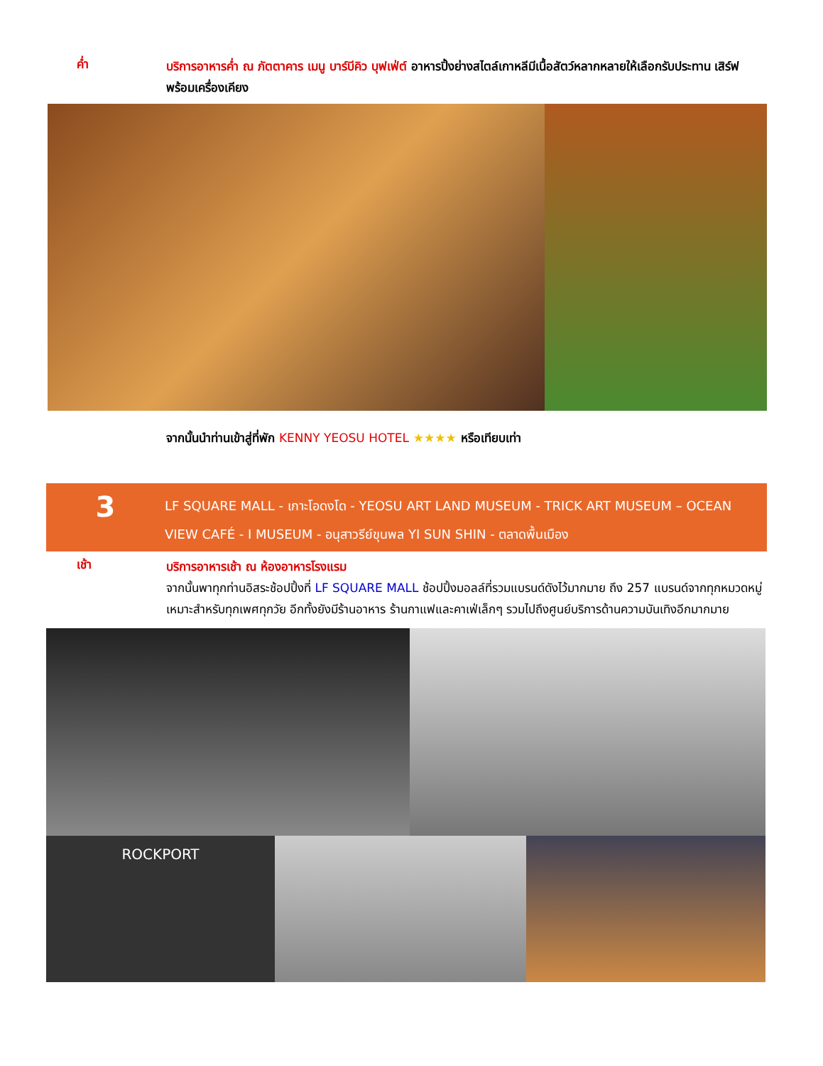ค่ำ
บริการอาหารค่ำ ณ ภัตตาคาร เมนู บาร์บีคิว บุฟเฟ่ต์ อาหารปิ้งย่างสไตล์เกาหลีมีเนื้อสัตว์หลากหลายให้เลือกรับประทาน เสิร์ฟพร้อมเครื่องเคียง
จากนั้นนำท่านเข้าสู่ที่พัก KENNY YEOSU HOTEL ★★★★ หรือเทียบเท่า
3
LF SQUARE MALL - เกาะโอดงโด - YEOSU ART LAND MUSEUM - TRICK ART MUSEUM – OCEAN VIEW CAFÉ - I MUSEUM - อนุสาวรีย์ขุนพล YI SUN SHIN - ตลาดพื้นเมือง
เช้า
บริการอาหารเช้า ณ ห้องอาหารโรงแรม
จากนั้นพาทุกท่านอิสระช้อปปิ้งที่ LF SQUARE MALL ช้อปปิ้งมอลล์ที่รวมแบรนด์ดังไว้มากมาย ถึง 257 แบรนด์จากทุกหมวดหมู่เหมาะสำหรับทุกเพศทุกวัย อีกทั้งยังมีร้านอาหาร ร้านกาแฟและคาเฟ่เล็กๆ รวมไปถึงศูนย์บริการด้านความบันเทิงอีกมากมาย
ROCKPORT